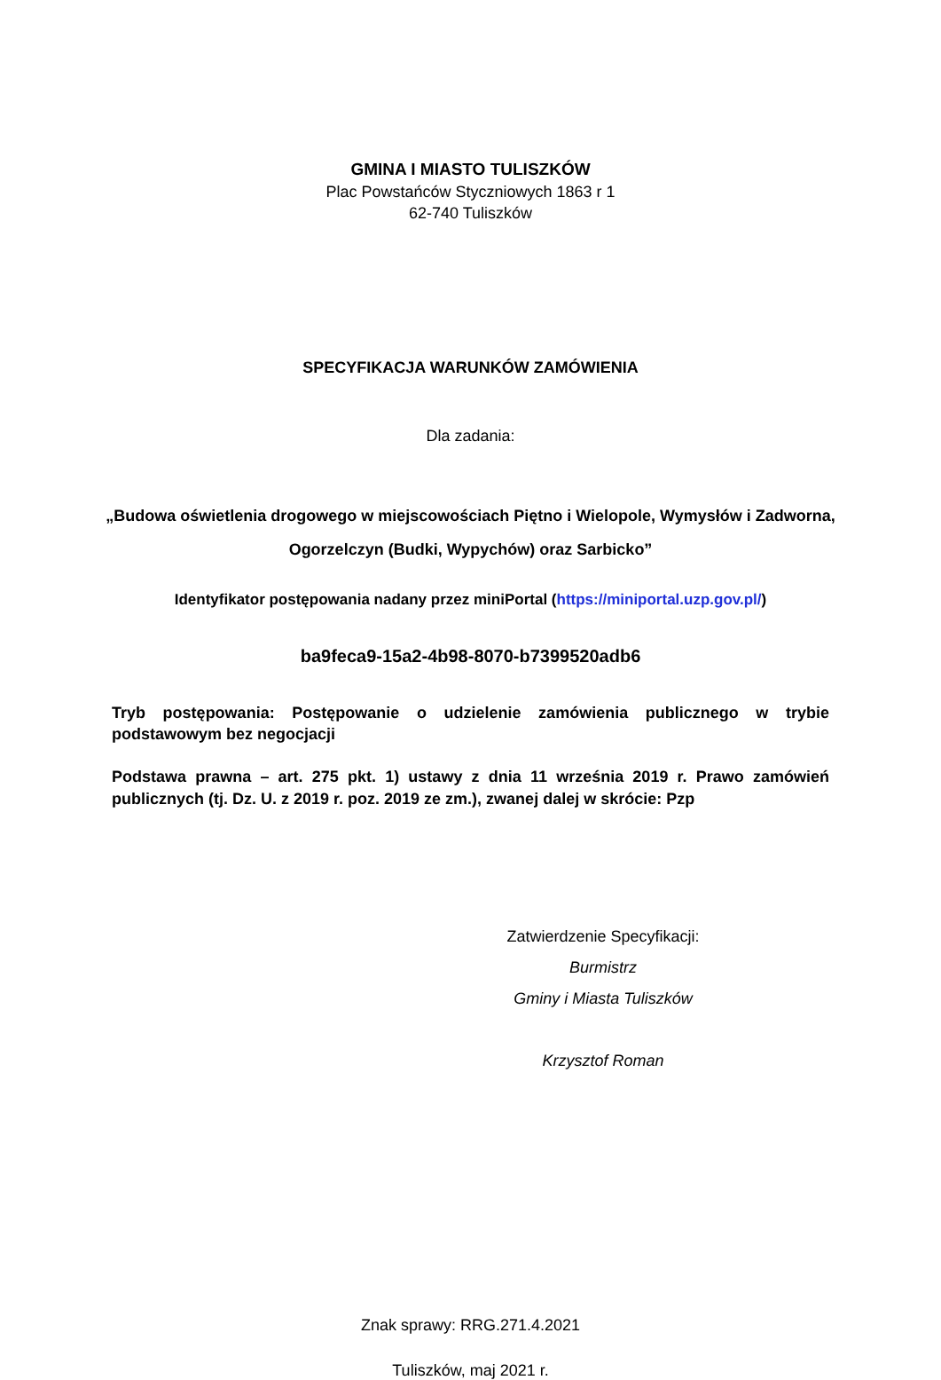GMINA I MIASTO TULISZKÓW
Plac Powstańców Styczniowych 1863 r 1
62-740 Tuliszków
SPECYFIKACJA WARUNKÓW ZAMÓWIENIA
Dla zadania:
„Budowa oświetlenia drogowego w miejscowościach Piętno i Wielopole, Wymysłów i Zadworna,
Ogorzelczyn (Budki, Wypychów) oraz Sarbicko”
Identyfikator postępowania nadany przez miniPortal (https://miniportal.uzp.gov.pl/)
ba9feca9-15a2-4b98-8070-b7399520adb6
Tryb postępowania: Postępowanie o udzielenie zamówienia publicznego w trybie podstawowym bez negocjacji
Podstawa prawna – art. 275 pkt. 1) ustawy z dnia 11 września 2019 r. Prawo zamówień publicznych (tj. Dz. U. z 2019 r. poz. 2019 ze zm.), zwanej dalej w skrócie: Pzp
Zatwierdzenie Specyfikacji:
Burmistrz
Gminy i Miasta Tuliszków
Krzysztof Roman
Znak sprawy: RRG.271.4.2021
Tuliszków, maj 2021 r.